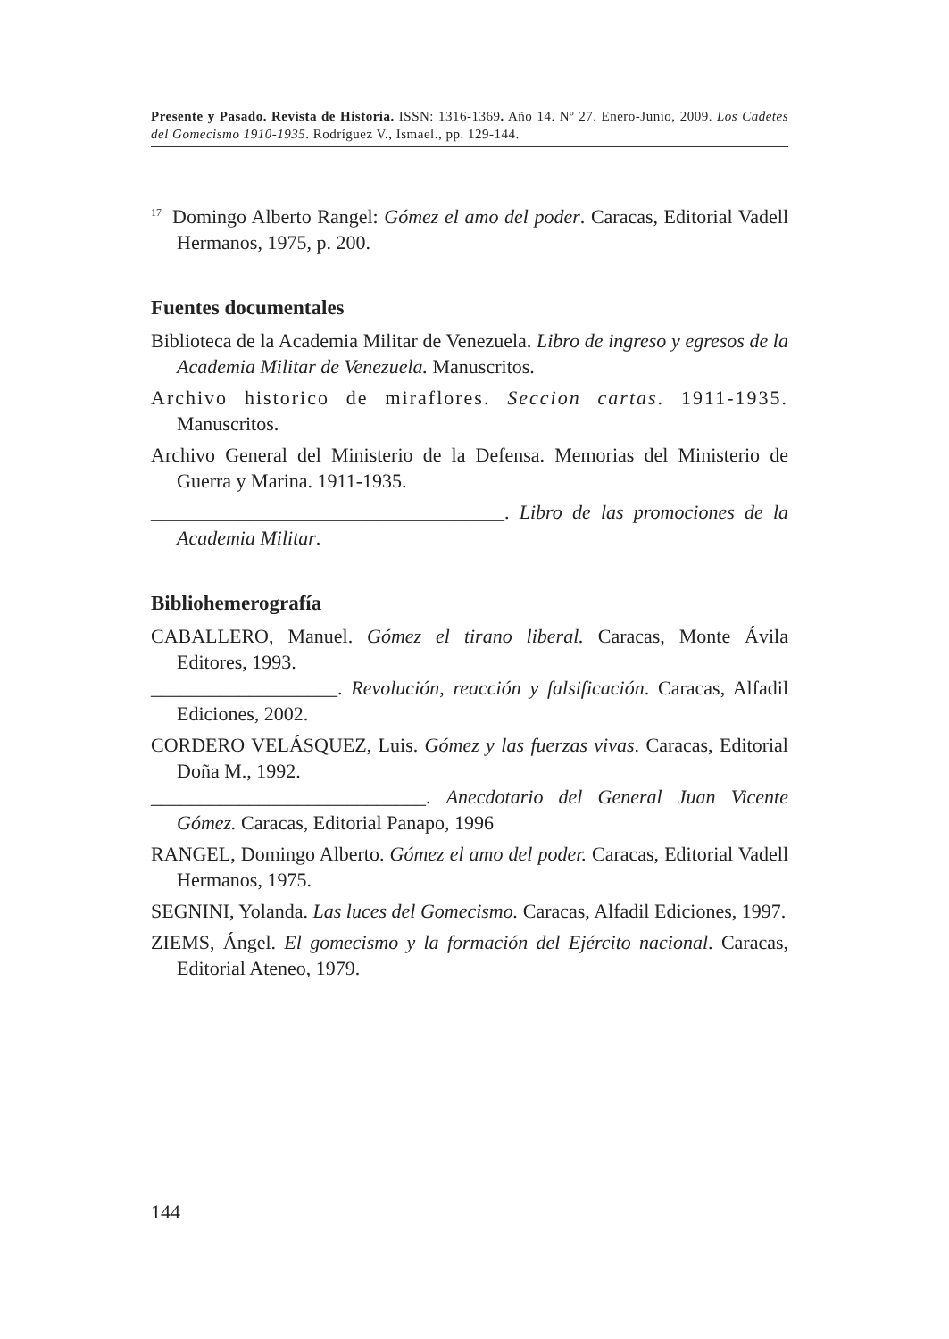Presente y Pasado. Revista de Historia. ISSN: 1316-1369. Año 14. Nº 27. Enero-Junio, 2009. Los Cadetes del Gomecismo 1910-1935. Rodríguez V., Ismael., pp. 129-144.
<sup>17</sup> Domingo Alberto Rangel: Gómez el amo del poder. Caracas, Editorial Vadell Hermanos, 1975, p. 200.
Fuentes documentales
Biblioteca de la Academia Militar de Venezuela. Libro de ingreso y egresos de la Academia Militar de Venezuela. Manuscritos.
Archivo historico de miraflores. Seccion cartas. 1911-1935. Manuscritos.
Archivo General del Ministerio de la Defensa. Memorias del Ministerio de Guerra y Marina. 1911-1935.
____________________________________. Libro de las promociones de la Academia Militar.
Bibliohemerografía
CABALLERO, Manuel. Gómez el tirano liberal. Caracas, Monte Ávila Editores, 1993.
___________________. Revolución, reacción y falsificación. Caracas, Alfadil Ediciones, 2002.
CORDERO VELÁSQUEZ, Luis. Gómez y las fuerzas vivas. Caracas, Editorial Doña M., 1992.
____________________________. Anecdotario del General Juan Vicente Gómez. Caracas, Editorial Panapo, 1996
RANGEL, Domingo Alberto. Gómez el amo del poder. Caracas, Editorial Vadell Hermanos, 1975.
SEGNINI, Yolanda. Las luces del Gomecismo. Caracas, Alfadil Ediciones, 1997.
ZIEMS, Ángel. El gomecismo y la formación del Ejército nacional. Caracas, Editorial Ateneo, 1979.
144